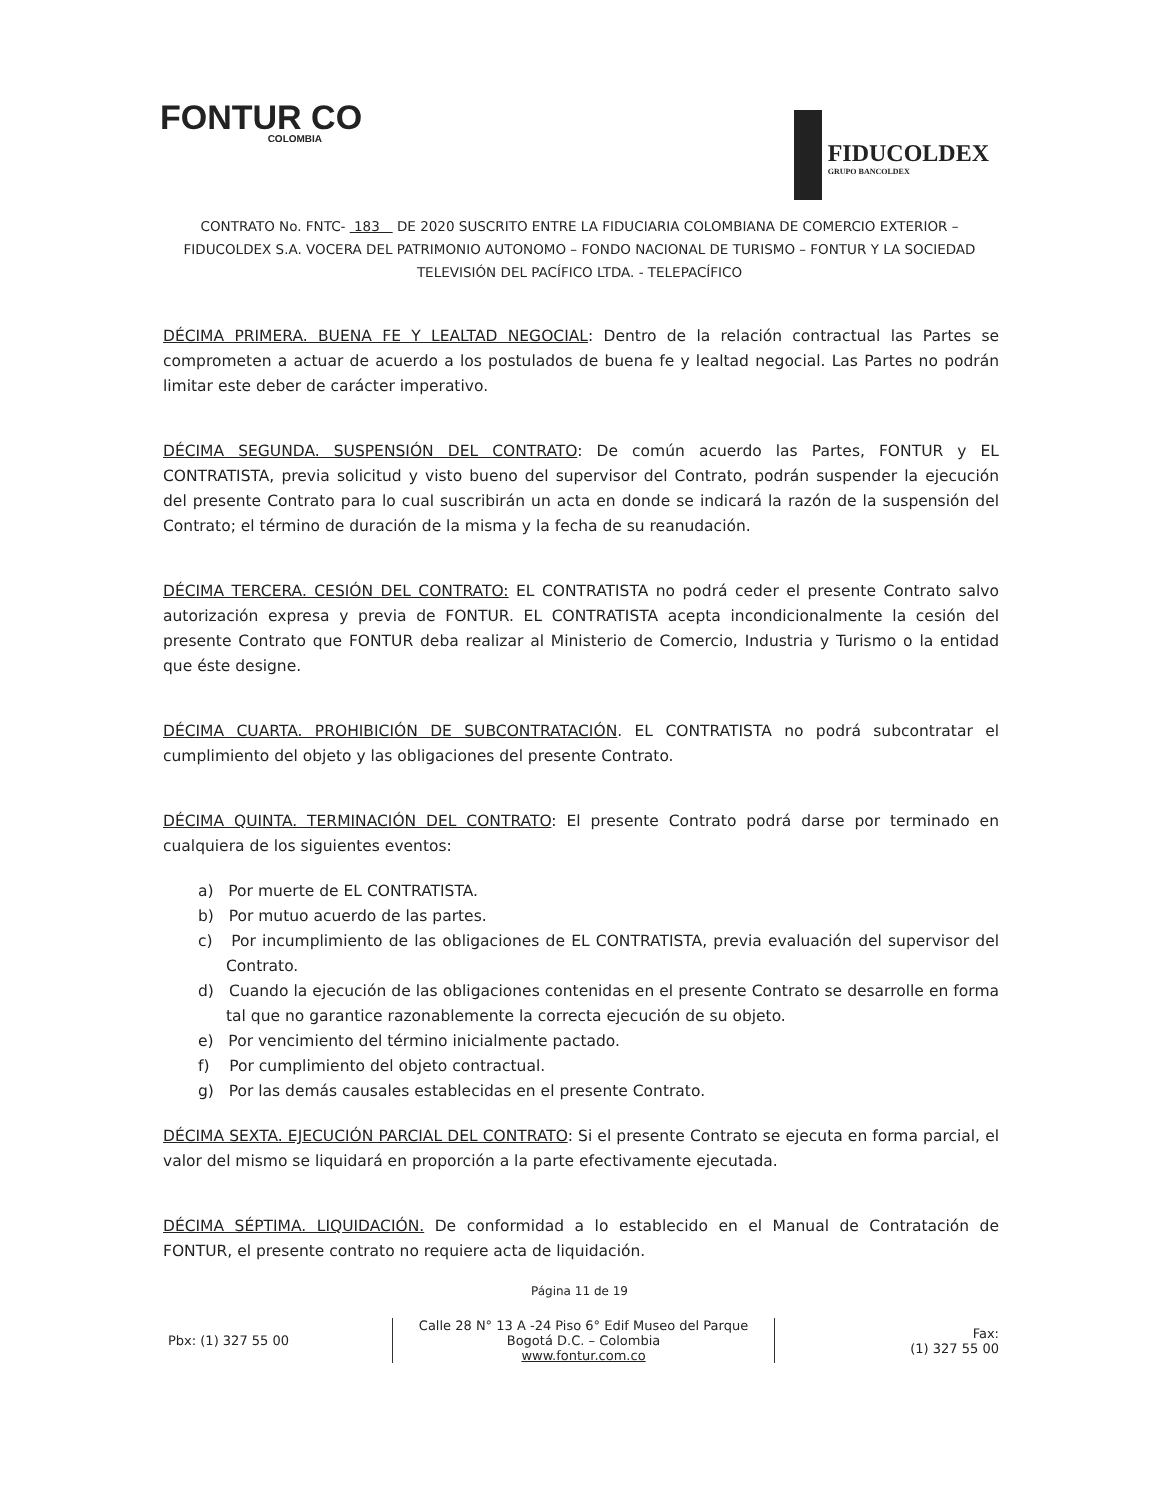FONTUR CO
COLOMBIA
FIDUCOLDEX
GRUPO BANCOLDEX
CONTRATO No. FNTC- 183 DE 2020 SUSCRITO ENTRE LA FIDUCIARIA COLOMBIANA DE COMERCIO EXTERIOR – FIDUCOLDEX S.A. VOCERA DEL PATRIMONIO AUTONOMO – FONDO NACIONAL DE TURISMO – FONTUR Y LA SOCIEDAD TELEVISIÓN DEL PACÍFICO LTDA. - TELEPACÍFICO
DÉCIMA PRIMERA. BUENA FE Y LEALTAD NEGOCIAL: Dentro de la relación contractual las Partes se comprometen a actuar de acuerdo a los postulados de buena fe y lealtad negocial. Las Partes no podrán limitar este deber de carácter imperativo.
DÉCIMA SEGUNDA. SUSPENSIÓN DEL CONTRATO: De común acuerdo las Partes, FONTUR y EL CONTRATISTA, previa solicitud y visto bueno del supervisor del Contrato, podrán suspender la ejecución del presente Contrato para lo cual suscribirán un acta en donde se indicará la razón de la suspensión del Contrato; el término de duración de la misma y la fecha de su reanudación.
DÉCIMA TERCERA. CESIÓN DEL CONTRATO: EL CONTRATISTA no podrá ceder el presente Contrato salvo autorización expresa y previa de FONTUR. EL CONTRATISTA acepta incondicionalmente la cesión del presente Contrato que FONTUR deba realizar al Ministerio de Comercio, Industria y Turismo o la entidad que éste designe.
DÉCIMA CUARTA. PROHIBICIÓN DE SUBCONTRATACIÓN. EL CONTRATISTA no podrá subcontratar el cumplimiento del objeto y las obligaciones del presente Contrato.
DÉCIMA QUINTA. TERMINACIÓN DEL CONTRATO: El presente Contrato podrá darse por terminado en cualquiera de los siguientes eventos:
a) Por muerte de EL CONTRATISTA.
b) Por mutuo acuerdo de las partes.
c) Por incumplimiento de las obligaciones de EL CONTRATISTA, previa evaluación del supervisor del Contrato.
d) Cuando la ejecución de las obligaciones contenidas en el presente Contrato se desarrolle en forma tal que no garantice razonablemente la correcta ejecución de su objeto.
e) Por vencimiento del término inicialmente pactado.
f) Por cumplimiento del objeto contractual.
g) Por las demás causales establecidas en el presente Contrato.
DÉCIMA SEXTA. EJECUCIÓN PARCIAL DEL CONTRATO: Si el presente Contrato se ejecuta en forma parcial, el valor del mismo se liquidará en proporción a la parte efectivamente ejecutada.
DÉCIMA SÉPTIMA. LIQUIDACIÓN. De conformidad a lo establecido en el Manual de Contratación de FONTUR, el presente contrato no requiere acta de liquidación.
Página 11 de 19
Pbx: (1) 327 55 00
Calle 28 N° 13 A -24 Piso 6° Edif Museo del Parque
Bogotá D.C. – Colombia
www.fontur.com.co
Fax:
(1) 327 55 00